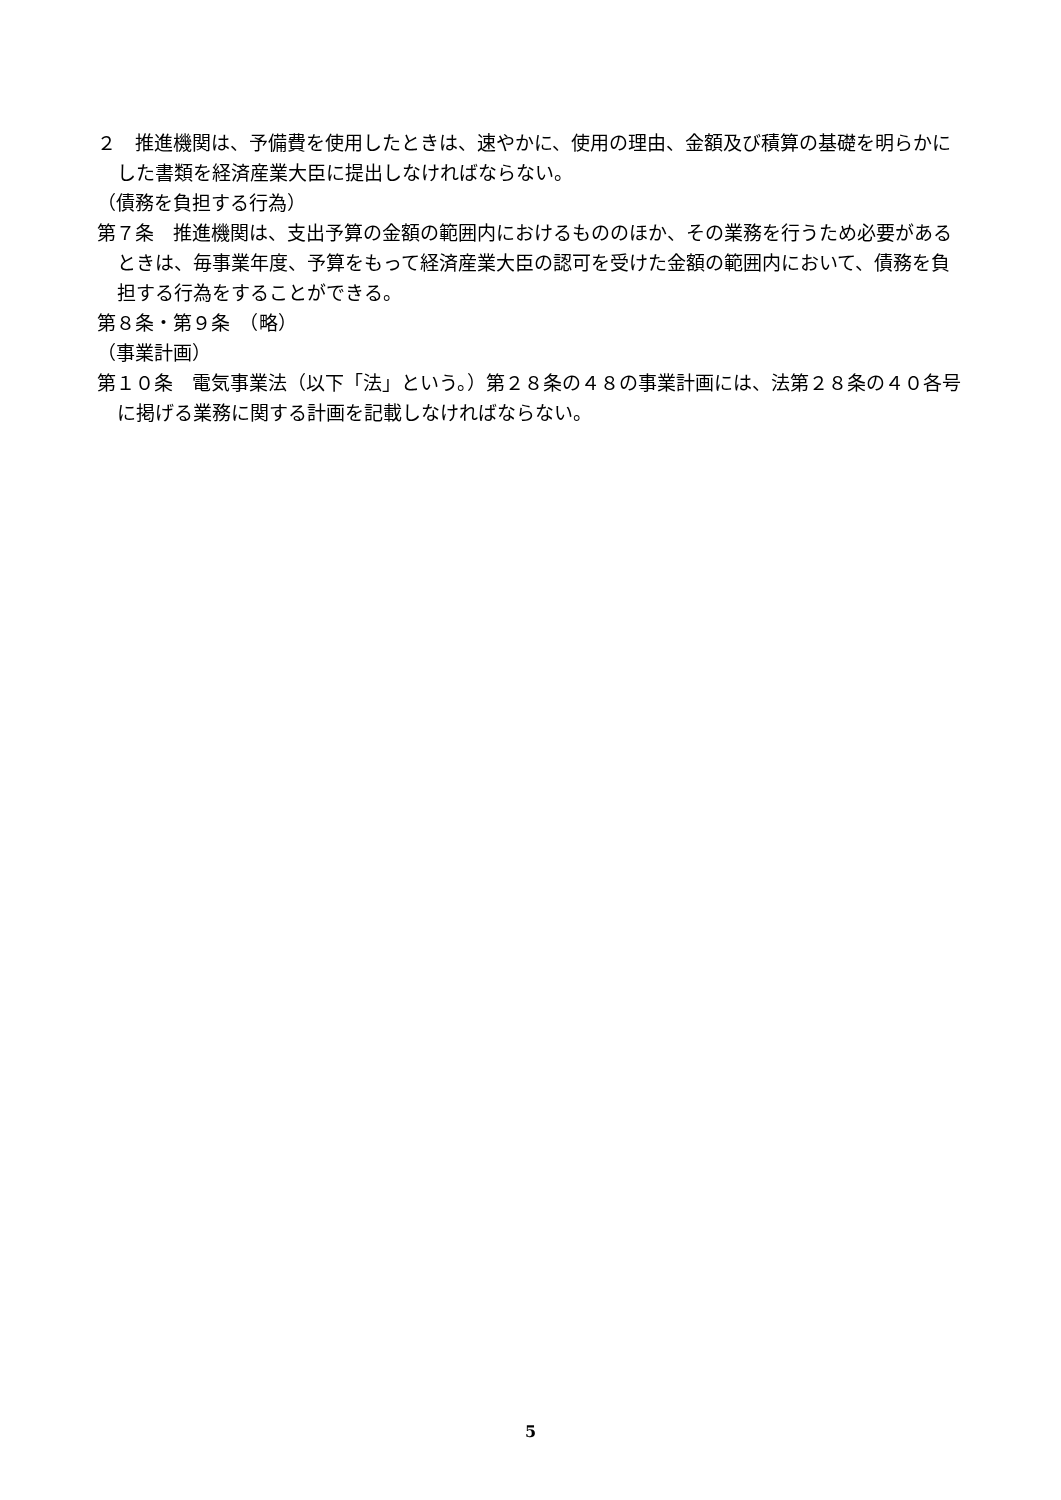２　推進機関は、予備費を使用したときは、速やかに、使用の理由、金額及び積算の基礎を明らかにした書類を経済産業大臣に提出しなければならない。
（債務を負担する行為）
第７条　推進機関は、支出予算の金額の範囲内におけるもののほか、その業務を行うため必要があるときは、毎事業年度、予算をもって経済産業大臣の認可を受けた金額の範囲内において、債務を負担する行為をすることができる。
第８条・第９条　（略）
（事業計画）
第１０条　電気事業法（以下「法」という。）第２８条の４８の事業計画には、法第２８条の４０各号に掲げる業務に関する計画を記載しなければならない。
5